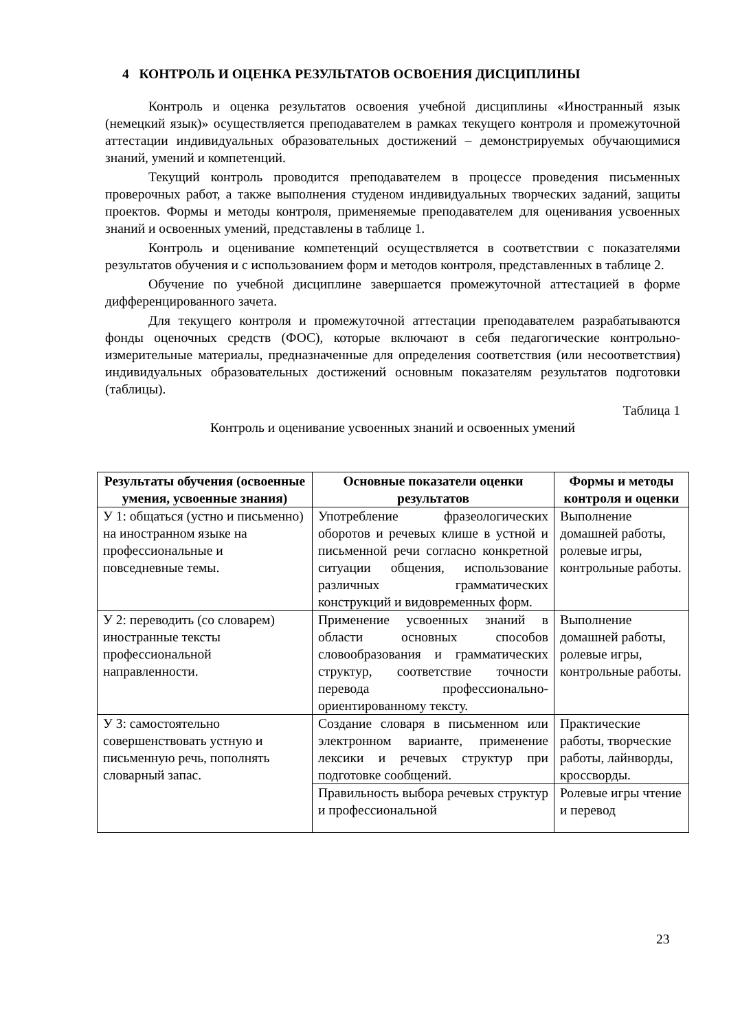4 КОНТРОЛЬ И ОЦЕНКА РЕЗУЛЬТАТОВ ОСВОЕНИЯ ДИСЦИПЛИНЫ
Контроль и оценка результатов освоения учебной дисциплины «Иностранный язык (немецкий язык)» осуществляется преподавателем в рамках текущего контроля и промежуточной аттестации индивидуальных образовательных достижений – демонстрируемых обучающимися знаний, умений и компетенций.
Текущий контроль проводится преподавателем в процессе проведения письменных проверочных работ, а также выполнения студеном индивидуальных творческих заданий, защиты проектов. Формы и методы контроля, применяемые преподавателем для оценивания усвоенных знаний и освоенных умений, представлены в таблице 1.
Контроль и оценивание компетенций осуществляется в соответствии с показателями результатов обучения и с использованием форм и методов контроля, представленных в таблице 2.
Обучение по учебной дисциплине завершается промежуточной аттестацией в форме дифференцированного зачета.
Для текущего контроля и промежуточной аттестации преподавателем разрабатываются фонды оценочных средств (ФОС), которые включают в себя педагогические контрольно-измерительные материалы, предназначенные для определения соответствия (или несоответствия) индивидуальных образовательных достижений основным показателям результатов подготовки (таблицы).
Таблица 1
Контроль и оценивание усвоенных знаний и освоенных умений
| Результаты обучения (освоенные умения, усвоенные знания) | Основные показатели оценки результатов | Формы и методы контроля и оценки |
| --- | --- | --- |
| У 1: общаться (устно и письменно) на иностранном языке на профессиональные и повседневные темы. | Употребление фразеологических оборотов и речевых клише в устной и письменной речи согласно конкретной ситуации общения, использование различных грамматических конструкций и видовременных форм. | Выполнение домашней работы, ролевые игры, контрольные работы. |
| У 2: переводить (со словарем) иностранные тексты профессиональной направленности. | Применение усвоенных знаний в области основных способов словообразования и грамматических структур, соответствие точности перевода профессионально-ориентированному тексту. | Выполнение домашней работы, ролевые игры, контрольные работы. |
| У 3: самостоятельно совершенствовать устную и письменную речь, пополнять словарный запас. | Создание словаря в письменном или электронном варианте, применение лексики и речевых структур при подготовке сообщений. | Практические работы, творческие работы, лайнворды, кроссворды. |
| | Правильность выбора речевых структур и профессиональной | Ролевые игры чтение и перевод |
23